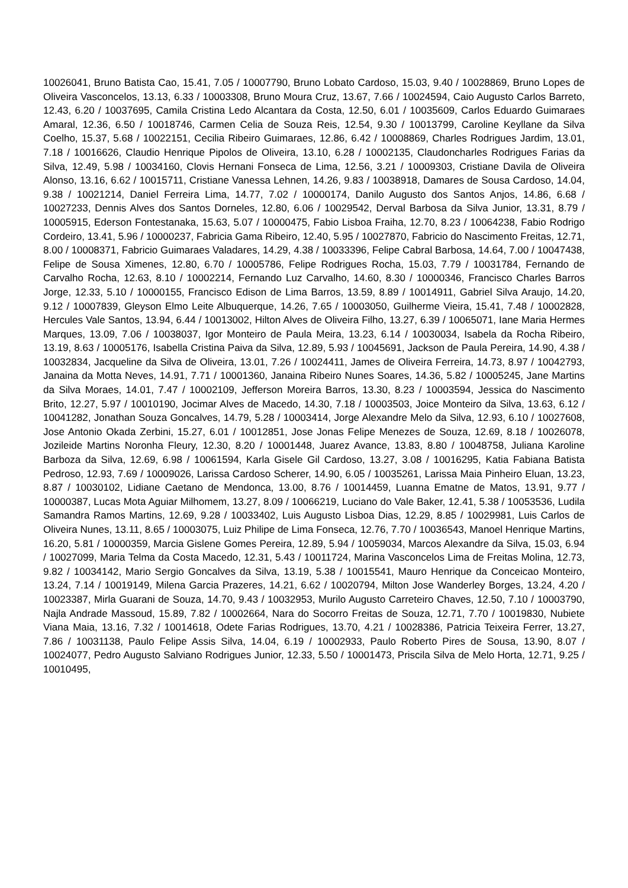10026041, Bruno Batista Cao, 15.41, 7.05 / 10007790, Bruno Lobato Cardoso, 15.03, 9.40 / 10028869, Bruno Lopes de Oliveira Vasconcelos, 13.13, 6.33 / 10003308, Bruno Moura Cruz, 13.67, 7.66 / 10024594, Caio Augusto Carlos Barreto, 12.43, 6.20 / 10037695, Camila Cristina Ledo Alcantara da Costa, 12.50, 6.01 / 10035609, Carlos Eduardo Guimaraes Amaral, 12.36, 6.50 / 10018746, Carmen Celia de Souza Reis, 12.54, 9.30 / 10013799, Caroline Keyllane da Silva Coelho, 15.37, 5.68 / 10022151, Cecilia Ribeiro Guimaraes, 12.86, 6.42 / 10008869, Charles Rodrigues Jardim, 13.01, 7.18 / 10016626, Claudio Henrique Pipolos de Oliveira, 13.10, 6.28 / 10002135, Claudoncharles Rodrigues Farias da Silva, 12.49, 5.98 / 10034160, Clovis Hernani Fonseca de Lima, 12.56, 3.21 / 10009303, Cristiane Davila de Oliveira Alonso, 13.16, 6.62 / 10015711, Cristiane Vanessa Lehnen, 14.26, 9.83 / 10038918, Damares de Sousa Cardoso, 14.04, 9.38 / 10021214, Daniel Ferreira Lima, 14.77, 7.02 / 10000174, Danilo Augusto dos Santos Anjos, 14.86, 6.68 / 10027233, Dennis Alves dos Santos Dorneles, 12.80, 6.06 / 10029542, Derval Barbosa da Silva Junior, 13.31, 8.79 / 10005915, Ederson Fontestanaka, 15.63, 5.07 / 10000475, Fabio Lisboa Fraiha, 12.70, 8.23 / 10064238, Fabio Rodrigo Cordeiro, 13.41, 5.96 / 10000237, Fabricia Gama Ribeiro, 12.40, 5.95 / 10027870, Fabricio do Nascimento Freitas, 12.71, 8.00 / 10008371, Fabricio Guimaraes Valadares, 14.29, 4.38 / 10033396, Felipe Cabral Barbosa, 14.64, 7.00 / 10047438, Felipe de Sousa Ximenes, 12.80, 6.70 / 10005786, Felipe Rodrigues Rocha, 15.03, 7.79 / 10031784, Fernando de Carvalho Rocha, 12.63, 8.10 / 10002214, Fernando Luz Carvalho, 14.60, 8.30 / 10000346, Francisco Charles Barros Jorge, 12.33, 5.10 / 10000155, Francisco Edison de Lima Barros, 13.59, 8.89 / 10014911, Gabriel Silva Araujo, 14.20, 9.12 / 10007839, Gleyson Elmo Leite Albuquerque, 14.26, 7.65 / 10003050, Guilherme Vieira, 15.41, 7.48 / 10002828, Hercules Vale Santos, 13.94, 6.44 / 10013002, Hilton Alves de Oliveira Filho, 13.27, 6.39 / 10065071, Iane Maria Hermes Marques, 13.09, 7.06 / 10038037, Igor Monteiro de Paula Meira, 13.23, 6.14 / 10030034, Isabela da Rocha Ribeiro, 13.19, 8.63 / 10005176, Isabella Cristina Paiva da Silva, 12.89, 5.93 / 10045691, Jackson de Paula Pereira, 14.90, 4.38 / 10032834, Jacqueline da Silva de Oliveira, 13.01, 7.26 / 10024411, James de Oliveira Ferreira, 14.73, 8.97 / 10042793, Janaina da Motta Neves, 14.91, 7.71 / 10001360, Janaina Ribeiro Nunes Soares, 14.36, 5.82 / 10005245, Jane Martins da Silva Moraes, 14.01, 7.47 / 10002109, Jefferson Moreira Barros, 13.30, 8.23 / 10003594, Jessica do Nascimento Brito, 12.27, 5.97 / 10010190, Jocimar Alves de Macedo, 14.30, 7.18 / 10003503, Joice Monteiro da Silva, 13.63, 6.12 / 10041282, Jonathan Souza Goncalves, 14.79, 5.28 / 10003414, Jorge Alexandre Melo da Silva, 12.93, 6.10 / 10027608, Jose Antonio Okada Zerbini, 15.27, 6.01 / 10012851, Jose Jonas Felipe Menezes de Souza, 12.69, 8.18 / 10026078, Jozileide Martins Noronha Fleury, 12.30, 8.20 / 10001448, Juarez Avance, 13.83, 8.80 / 10048758, Juliana Karoline Barboza da Silva, 12.69, 6.98 / 10061594, Karla Gisele Gil Cardoso, 13.27, 3.08 / 10016295, Katia Fabiana Batista Pedroso, 12.93, 7.69 / 10009026, Larissa Cardoso Scherer, 14.90, 6.05 / 10035261, Larissa Maia Pinheiro Eluan, 13.23, 8.87 / 10030102, Lidiane Caetano de Mendonca, 13.00, 8.76 / 10014459, Luanna Ematne de Matos, 13.91, 9.77 / 10000387, Lucas Mota Aguiar Milhomem, 13.27, 8.09 / 10066219, Luciano do Vale Baker, 12.41, 5.38 / 10053536, Ludila Samandra Ramos Martins, 12.69, 9.28 / 10033402, Luis Augusto Lisboa Dias, 12.29, 8.85 / 10029981, Luis Carlos de Oliveira Nunes, 13.11, 8.65 / 10003075, Luiz Philipe de Lima Fonseca, 12.76, 7.70 / 10036543, Manoel Henrique Martins, 16.20, 5.81 / 10000359, Marcia Gislene Gomes Pereira, 12.89, 5.94 / 10059034, Marcos Alexandre da Silva, 15.03, 6.94 / 10027099, Maria Telma da Costa Macedo, 12.31, 5.43 / 10011724, Marina Vasconcelos Lima de Freitas Molina, 12.73, 9.82 / 10034142, Mario Sergio Goncalves da Silva, 13.19, 5.38 / 10015541, Mauro Henrique da Conceicao Monteiro, 13.24, 7.14 / 10019149, Milena Garcia Prazeres, 14.21, 6.62 / 10020794, Milton Jose Wanderley Borges, 13.24, 4.20 / 10023387, Mirla Guarani de Souza, 14.70, 9.43 / 10032953, Murilo Augusto Carreteiro Chaves, 12.50, 7.10 / 10003790, Najla Andrade Massoud, 15.89, 7.82 / 10002664, Nara do Socorro Freitas de Souza, 12.71, 7.70 / 10019830, Nubiete Viana Maia, 13.16, 7.32 / 10014618, Odete Farias Rodrigues, 13.70, 4.21 / 10028386, Patricia Teixeira Ferrer, 13.27, 7.86 / 10031138, Paulo Felipe Assis Silva, 14.04, 6.19 / 10002933, Paulo Roberto Pires de Sousa, 13.90, 8.07 / 10024077, Pedro Augusto Salviano Rodrigues Junior, 12.33, 5.50 / 10001473, Priscila Silva de Melo Horta, 12.71, 9.25 / 10010495,